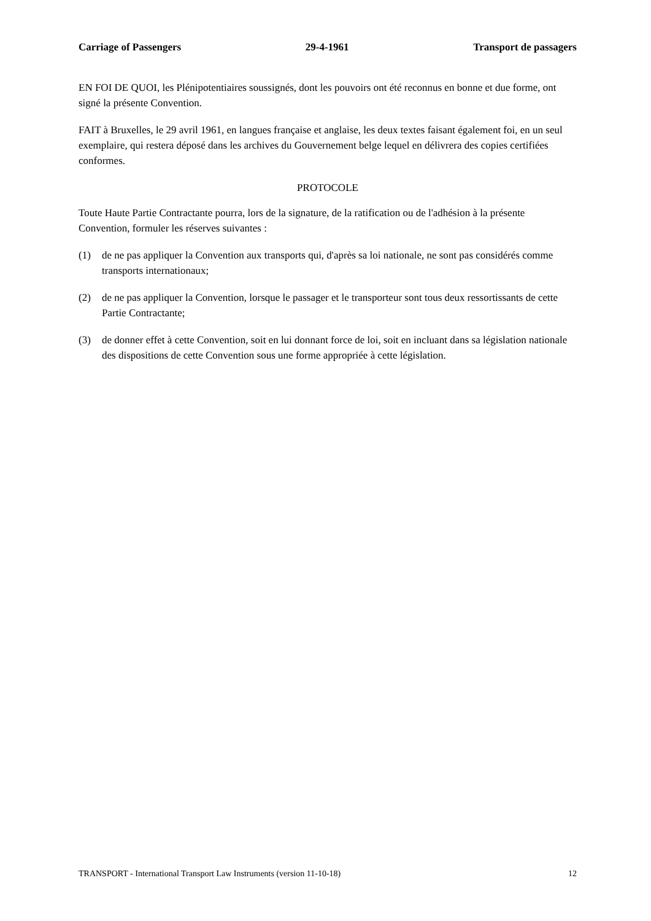Carriage of Passengers 29-4-1961 Transport de passagers
EN FOI DE QUOI, les Plénipotentiaires soussignés, dont les pouvoirs ont été reconnus en bonne et due forme, ont signé la présente Convention.
FAIT à Bruxelles, le 29 avril 1961, en langues française et anglaise, les deux textes faisant également foi, en un seul exemplaire, qui restera déposé dans les archives du Gouvernement belge lequel en délivrera des copies certifiées conformes.
PROTOCOLE
Toute Haute Partie Contractante pourra, lors de la signature, de la ratification ou de l'adhésion à la présente Convention, formuler les réserves suivantes :
(1) de ne pas appliquer la Convention aux transports qui, d'après sa loi nationale, ne sont pas considérés comme transports internationaux;
(2) de ne pas appliquer la Convention, lorsque le passager et le transporteur sont tous deux ressortissants de cette Partie Contractante;
(3) de donner effet à cette Convention, soit en lui donnant force de loi, soit en incluant dans sa législation nationale des dispositions de cette Convention sous une forme appropriée à cette législation.
TRANSPORT - International Transport Law Instruments (version 11-10-18) 12